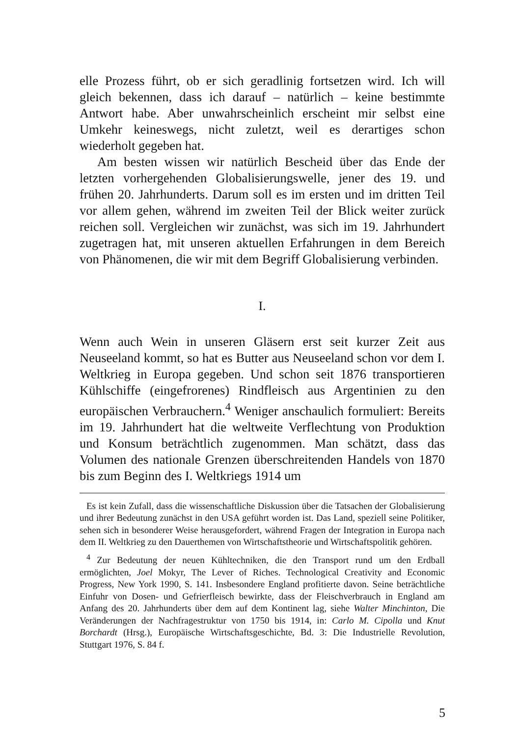elle Prozess führt, ob er sich geradlinig fortsetzen wird. Ich will gleich bekennen, dass ich darauf – natürlich – keine bestimmte Antwort habe. Aber unwahrscheinlich erscheint mir selbst eine Umkehr keineswegs, nicht zuletzt, weil es derartiges schon wiederholt gegeben hat.
Am besten wissen wir natürlich Bescheid über das Ende der letzten vorhergehenden Globalisierungswelle, jener des 19. und frühen 20. Jahrhunderts. Darum soll es im ersten und im dritten Teil vor allem gehen, während im zweiten Teil der Blick weiter zurück reichen soll. Vergleichen wir zunächst, was sich im 19. Jahrhundert zugetragen hat, mit unseren aktuellen Erfahrungen in dem Bereich von Phänomenen, die wir mit dem Begriff Globalisierung verbinden.
I.
Wenn auch Wein in unseren Gläsern erst seit kurzer Zeit aus Neuseeland kommt, so hat es Butter aus Neuseeland schon vor dem I. Weltkrieg in Europa gegeben. Und schon seit 1876 transportieren Kühlschiffe (eingefrorenes) Rindfleisch aus Argentinien zu den europäischen Verbrauchern.<sup>4</sup> Weniger anschaulich formuliert: Bereits im 19. Jahrhundert hat die weltweite Verflechtung von Produktion und Konsum beträchtlich zugenommen. Man schätzt, dass das Volumen des nationale Grenzen überschreitenden Handels von 1870 bis zum Beginn des I. Weltkriegs 1914 um
Es ist kein Zufall, dass die wissenschaftliche Diskussion über die Tatsachen der Globalisierung und ihrer Bedeutung zunächst in den USA geführt worden ist. Das Land, speziell seine Politiker, sehen sich in besonderer Weise herausgefordert, während Fragen der Integration in Europa nach dem II. Weltkrieg zu den Dauerthemen von Wirtschaftstheorie und Wirtschaftspolitik gehören.
<sup>4</sup> Zur Bedeutung der neuen Kühltechniken, die den Transport rund um den Erdball ermöglichten, Joel Mokyr, The Lever of Riches. Technological Creativity and Economic Progress, New York 1990, S. 141. Insbesondere England profitierte davon. Seine beträchtliche Einfuhr von Dosen- und Gefrierfleisch bewirkte, dass der Fleischverbrauch in England am Anfang des 20. Jahrhunderts über dem auf dem Kontinent lag, siehe Walter Minchinton, Die Veränderungen der Nachfragestruktur von 1750 bis 1914, in: Carlo M. Cipolla und Knut Borchardt (Hrsg.), Europäische Wirtschaftsgeschichte, Bd. 3: Die Industrielle Revolution, Stuttgart 1976, S. 84 f.
5